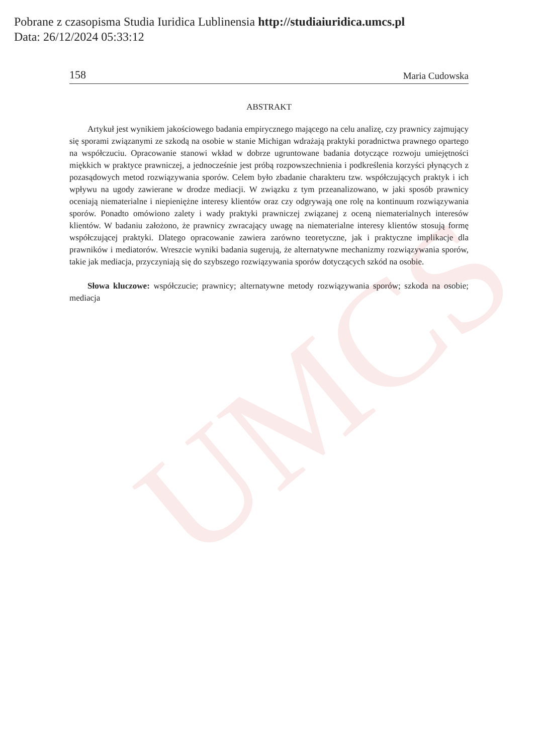UMCS
Pobrane z czasopisma Studia Iuridica Lublinensia http://studiaiuridica.umcs.pl
Data: 26/12/2024 05:33:12
158 Maria Cudowska
ABSTRAKT
Artykuł jest wynikiem jakościowego badania empirycznego mającego na celu analizę, czy prawnicy zajmujący się sporami związanymi ze szkodą na osobie w stanie Michigan wdrażają praktyki poradnictwa prawnego opartego na współczuciu. Opracowanie stanowi wkład w dobrze ugruntowane badania dotyczące rozwoju umiejętności miękkich w praktyce prawniczej, a jednocześnie jest próbą rozpowszechnienia i podkreślenia korzyści płynących z pozasądowych metod rozwiązywania sporów. Celem było zbadanie charakteru tzw. współczujących praktyk i ich wpływu na ugody zawierane w drodze mediacji. W związku z tym przeanalizowano, w jaki sposób prawnicy oceniają niematerialne i niepieniężne interesy klientów oraz czy odgrywają one rolę na kontinuum rozwiązywania sporów. Ponadto omówiono zalety i wady praktyki prawniczej związanej z oceną niematerialnych interesów klientów. W badaniu założono, że prawnicy zwracający uwagę na niematerialne interesy klientów stosują formę współczującej praktyki. Dlatego opracowanie zawiera zarówno teoretyczne, jak i praktyczne implikacje dla prawników i mediatorów. Wreszcie wyniki badania sugerują, że alternatywne mechanizmy rozwiązywania sporów, takie jak mediacja, przyczyniają się do szybszego rozwiązywania sporów dotyczących szkód na osobie.
Słowa kluczowe: współczucie; prawnicy; alternatywne metody rozwiązywania sporów; szkoda na osobie; mediacja